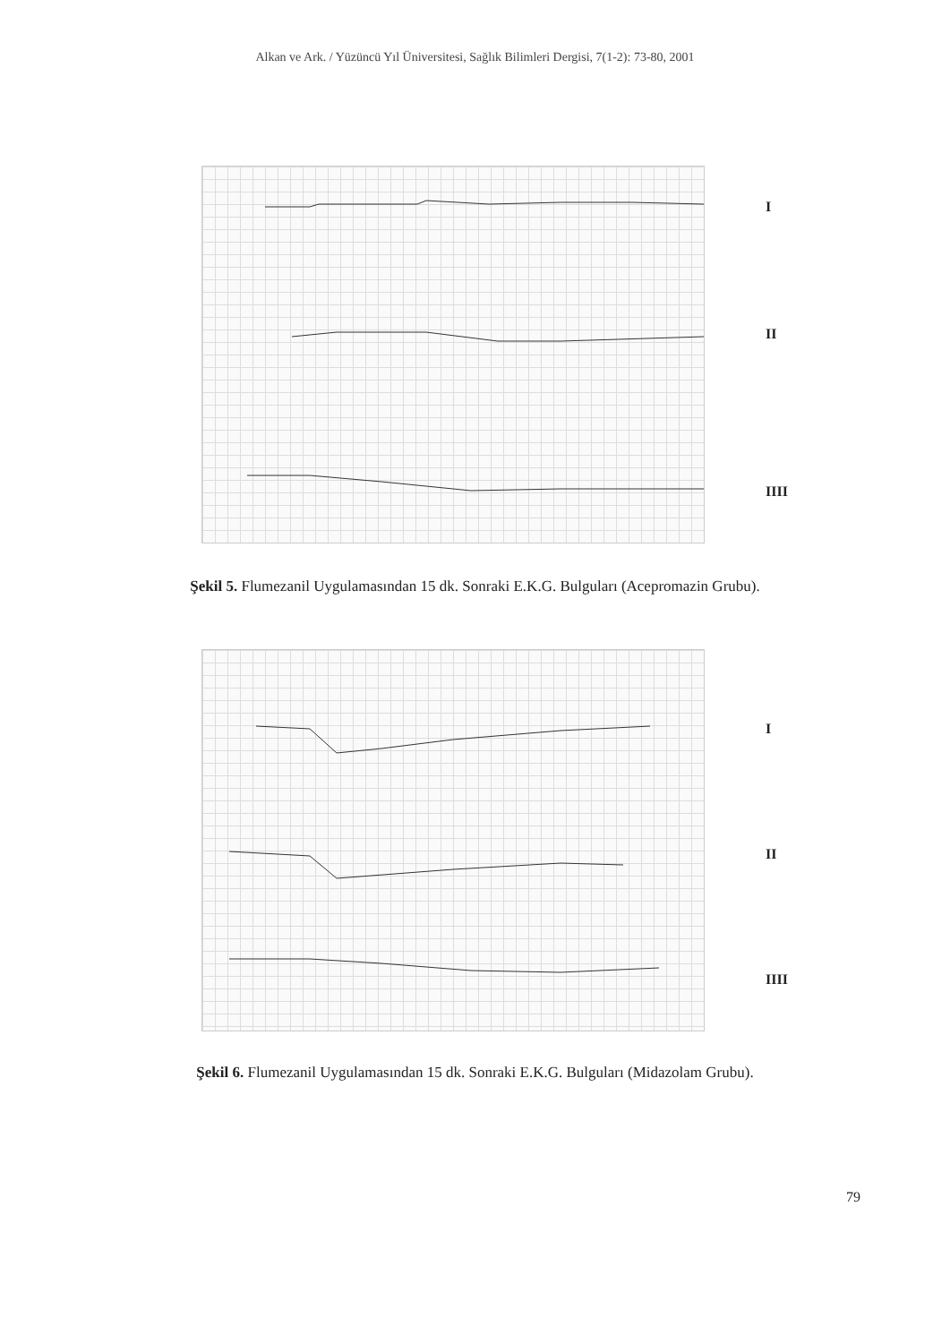Alkan ve Ark. / Yüzüncü Yıl Üniversitesi, Sağlık Bilimleri Dergisi, 7(1-2): 73-80, 2001
I
II
IIII
Şekil 5. Flumezanil Uygulamasından 15 dk. Sonraki E.K.G. Bulguları (Acepromazin Grubu).
I
II
IIII
Şekil 6. Flumezanil Uygulamasından 15 dk. Sonraki E.K.G. Bulguları (Midazolam Grubu).
79